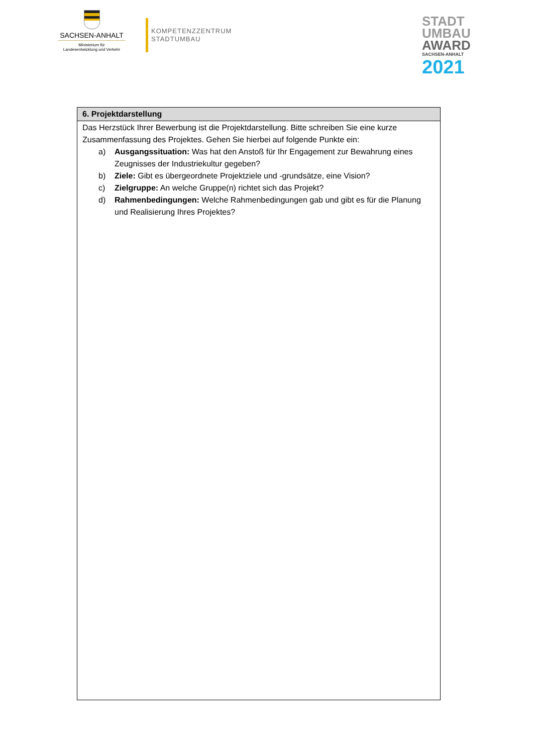SACHSEN-ANHALT
Ministerium für
Landesentwicklung und Verkehr
KOMPETENZZENTRUM
STADTUMBAU
STADT
UMBAU
AWARD
SACHSEN-ANHALT
2021
| 6. Projektdarstellung |
| --- |
| Das Herzstück Ihrer Bewerbung ist die Projektdarstellung. Bitte schreiben Sie eine kurze Zusammenfassung des Projektes. Gehen Sie hierbei auf folgende Punkte ein: a) Ausgangssituation: Was hat den Anstoß für Ihr Engagement zur Bewahrung eines Zeugnisses der Industriekultur gegeben? b) Ziele: Gibt es übergeordnete Projektziele und -grundsätze, eine Vision? c) Zielgruppe: An welche Gruppe(n) richtet sich das Projekt? d) Rahmenbedingungen: Welche Rahmenbedingungen gab und gibt es für die Planung und Realisierung Ihres Projektes? |